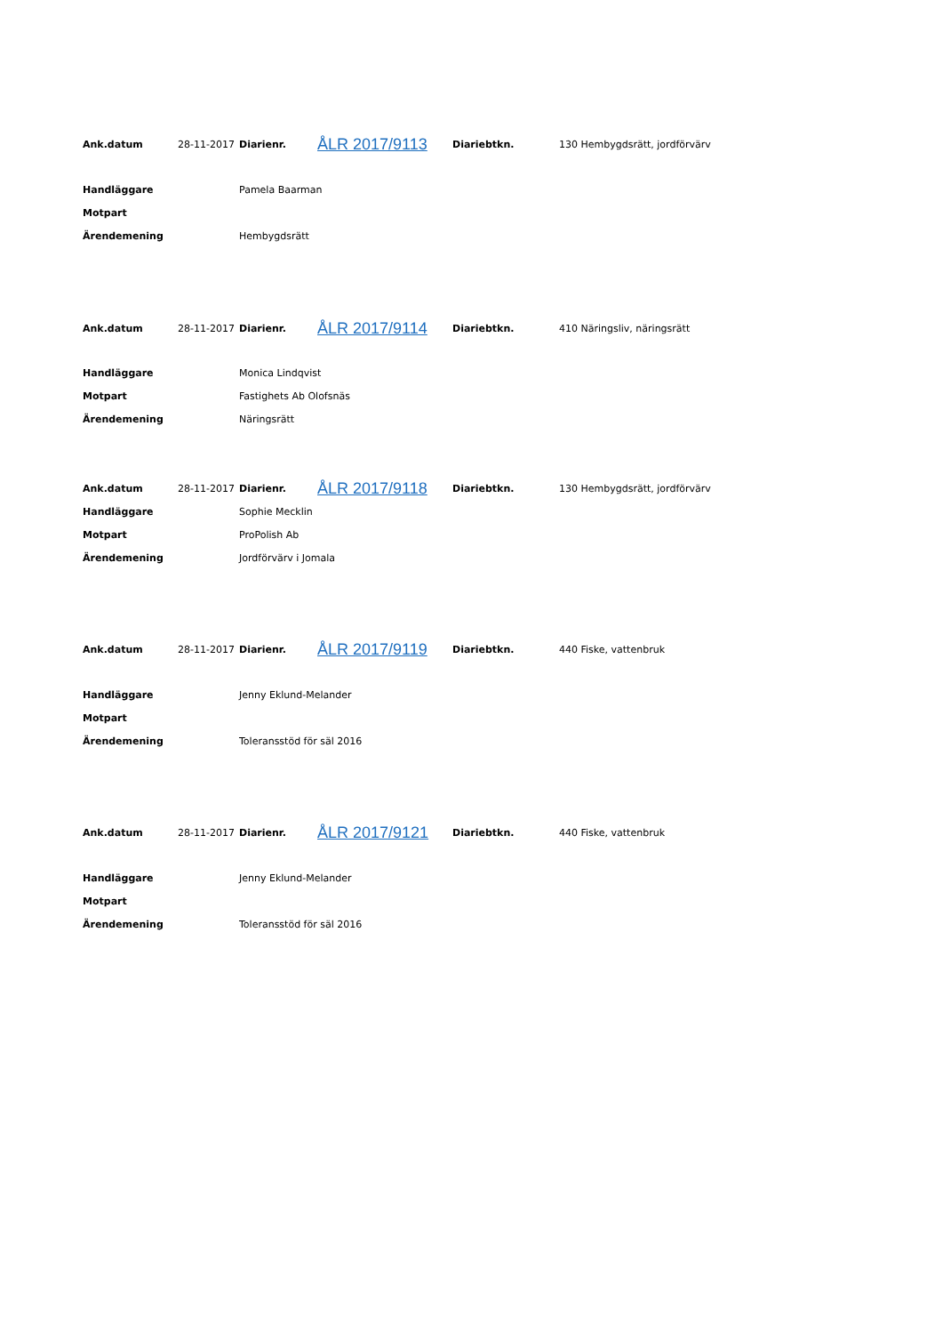| Ank.datum | 28-11-2017 | Diarienr. | ÅLR 2017/9113 | Diariebtkn. | 130 Hembygdsrätt, jordförvärv |
| Handläggare | Pamela Baarman | | | | |
| Motpart | | | | | |
| Ärendemening | Hembygdsrätt | | | | |
| Ank.datum | 28-11-2017 | Diarienr. | ÅLR 2017/9114 | Diariebtkn. | 410 Näringsliv, näringsrätt |
| Handläggare | Monica Lindqvist | | | | |
| Motpart | Fastighets Ab Olofsnäs | | | | |
| Ärendemening | Näringsrätt | | | | |
| Ank.datum | 28-11-2017 | Diarienr. | ÅLR 2017/9118 | Diariebtkn. | 130 Hembygdsrätt, jordförvärv |
| Handläggare | Sophie Mecklin | | | | |
| Motpart | ProPolish Ab | | | | |
| Ärendemening | Jordförvärv i Jomala | | | | |
| Ank.datum | 28-11-2017 | Diarienr. | ÅLR 2017/9119 | Diariebtkn. | 440 Fiske, vattenbruk |
| Handläggare | Jenny Eklund-Melander | | | | |
| Motpart | | | | | |
| Ärendemening | Toleransstöd för säl 2016 | | | | |
| Ank.datum | 28-11-2017 | Diarienr. | ÅLR 2017/9121 | Diariebtkn. | 440 Fiske, vattenbruk |
| Handläggare | Jenny Eklund-Melander | | | | |
| Motpart | | | | | |
| Ärendemening | Toleransstöd för säl 2016 | | | | |